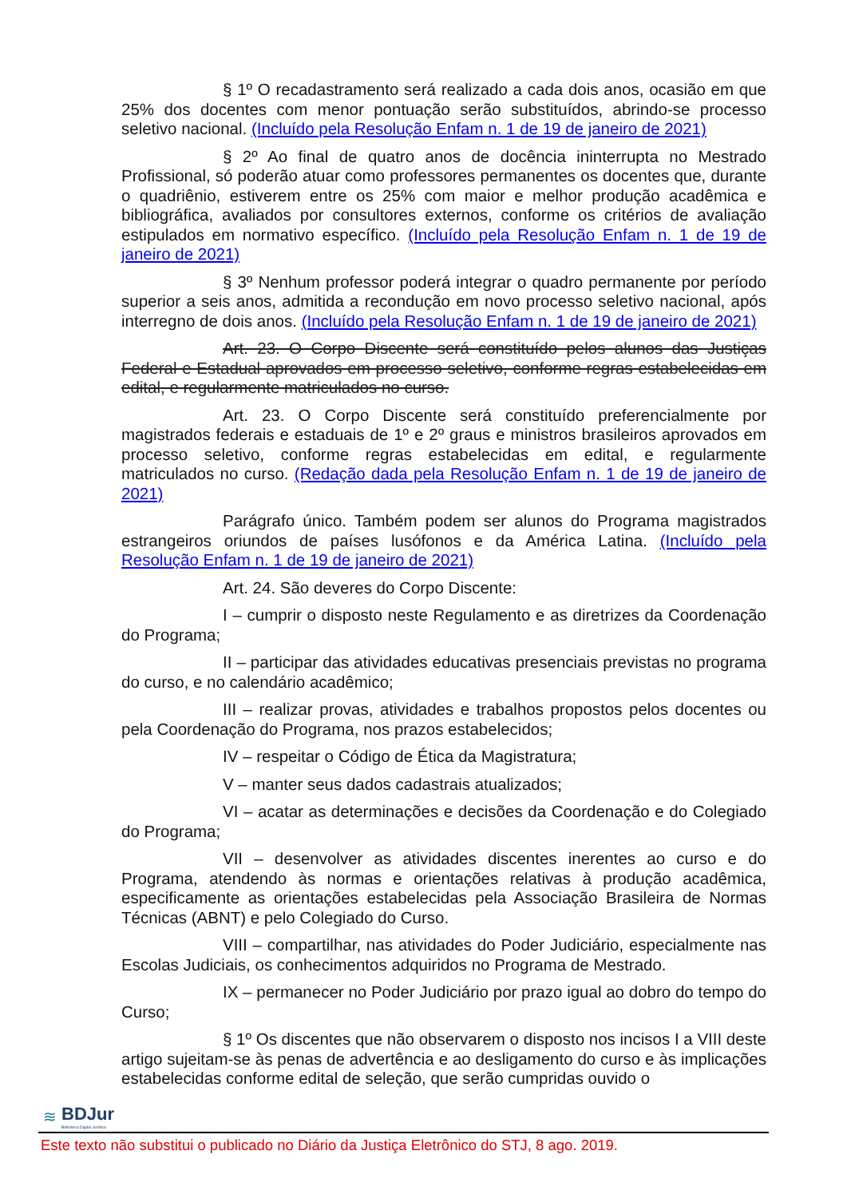§ 1º O recadastramento será realizado a cada dois anos, ocasião em que 25% dos docentes com menor pontuação serão substituídos, abrindo-se processo seletivo nacional. (Incluído pela Resolução Enfam n. 1 de 19 de janeiro de 2021)
§ 2º Ao final de quatro anos de docência ininterrupta no Mestrado Profissional, só poderão atuar como professores permanentes os docentes que, durante o quadriênio, estiverem entre os 25% com maior e melhor produção acadêmica e bibliográfica, avaliados por consultores externos, conforme os critérios de avaliação estipulados em normativo específico. (Incluído pela Resolução Enfam n. 1 de 19 de janeiro de 2021)
§ 3º Nenhum professor poderá integrar o quadro permanente por período superior a seis anos, admitida a recondução em novo processo seletivo nacional, após interregno de dois anos. (Incluído pela Resolução Enfam n. 1 de 19 de janeiro de 2021)
Art. 23. O Corpo Discente será constituído pelos alunos das Justiças Federal e Estadual aprovados em processo seletivo, conforme regras estabelecidas em edital, e regularmente matriculados no curso.
Art. 23. O Corpo Discente será constituído preferencialmente por magistrados federais e estaduais de 1º e 2º graus e ministros brasileiros aprovados em processo seletivo, conforme regras estabelecidas em edital, e regularmente matriculados no curso. (Redação dada pela Resolução Enfam n. 1 de 19 de janeiro de 2021)
Parágrafo único. Também podem ser alunos do Programa magistrados estrangeiros oriundos de países lusófonos e da América Latina. (Incluído pela Resolução Enfam n. 1 de 19 de janeiro de 2021)
Art. 24. São deveres do Corpo Discente:
I – cumprir o disposto neste Regulamento e as diretrizes da Coordenação do Programa;
II – participar das atividades educativas presenciais previstas no programa do curso, e no calendário acadêmico;
III – realizar provas, atividades e trabalhos propostos pelos docentes ou pela Coordenação do Programa, nos prazos estabelecidos;
IV – respeitar o Código de Ética da Magistratura;
V – manter seus dados cadastrais atualizados;
VI – acatar as determinações e decisões da Coordenação e do Colegiado do Programa;
VII – desenvolver as atividades discentes inerentes ao curso e do Programa, atendendo às normas e orientações relativas à produção acadêmica, especificamente as orientações estabelecidas pela Associação Brasileira de Normas Técnicas (ABNT) e pelo Colegiado do Curso.
VIII – compartilhar, nas atividades do Poder Judiciário, especialmente nas Escolas Judiciais, os conhecimentos adquiridos no Programa de Mestrado.
IX – permanecer no Poder Judiciário por prazo igual ao dobro do tempo do Curso;
§ 1º Os discentes que não observarem o disposto nos incisos I a VIII deste artigo sujeitam-se às penas de advertência e ao desligamento do curso e às implicações estabelecidas conforme edital de seleção, que serão cumpridas ouvido o
≋
BDJur
Biblioteca Digital Jurídica
Este texto não substitui o publicado no Diário da Justiça Eletrônico do STJ, 8 ago. 2019.